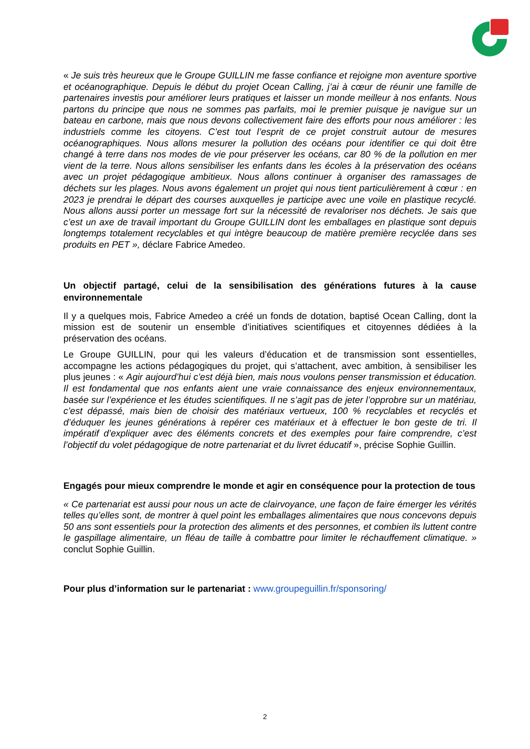« Je suis très heureux que le Groupe GUILLIN me fasse confiance et rejoigne mon aventure sportive et océanographique. Depuis le début du projet Ocean Calling, j’ai à cœur de réunir une famille de partenaires investis pour améliorer leurs pratiques et laisser un monde meilleur à nos enfants. Nous partons du principe que nous ne sommes pas parfaits, moi le premier puisque je navigue sur un bateau en carbone, mais que nous devons collectivement faire des efforts pour nous améliorer : les industriels comme les citoyens. C’est tout l’esprit de ce projet construit autour de mesures océanographiques. Nous allons mesurer la pollution des océans pour identifier ce qui doit être changé à terre dans nos modes de vie pour préserver les océans, car 80 % de la pollution en mer vient de la terre. Nous allons sensibiliser les enfants dans les écoles à la préservation des océans avec un projet pédagogique ambitieux. Nous allons continuer à organiser des ramassages de déchets sur les plages. Nous avons également un projet qui nous tient particulièrement à cœur : en 2023 je prendrai le départ des courses auxquelles je participe avec une voile en plastique recyclé. Nous allons aussi porter un message fort sur la nécessité de revaloriser nos déchets. Je sais que c’est un axe de travail important du Groupe GUILLIN dont les emballages en plastique sont depuis longtemps totalement recyclables et qui intègre beaucoup de matière première recyclée dans ses produits en PET », déclare Fabrice Amedeo.
Un objectif partagé, celui de la sensibilisation des générations futures à la cause environnementale
Il y a quelques mois, Fabrice Amedeo a créé un fonds de dotation, baptisé Ocean Calling, dont la mission est de soutenir un ensemble d’initiatives scientifiques et citoyennes dédiées à la préservation des océans.
Le Groupe GUILLIN, pour qui les valeurs d’éducation et de transmission sont essentielles, accompagne les actions pédagogiques du projet, qui s’attachent, avec ambition, à sensibiliser les plus jeunes : « Agir aujourd’hui c’est déjà bien, mais nous voulons penser transmission et éducation. Il est fondamental que nos enfants aient une vraie connaissance des enjeux environnementaux, basée sur l’expérience et les études scientifiques. Il ne s’agit pas de jeter l’opprobre sur un matériau, c’est dépassé, mais bien de choisir des matériaux vertueux, 100 % recyclables et recyclés et d’éduquer les jeunes générations à repérer ces matériaux et à effectuer le bon geste de tri. Il impératif d’expliquer avec des éléments concrets et des exemples pour faire comprendre, c’est l’objectif du volet pédagogique de notre partenariat et du livret éducatif », précise Sophie Guillin.
Engagés pour mieux comprendre le monde et agir en conséquence pour la protection de tous
« Ce partenariat est aussi pour nous un acte de clairvoyance, une façon de faire émerger les vérités telles qu’elles sont, de montrer à quel point les emballages alimentaires que nous concevons depuis 50 ans sont essentiels pour la protection des aliments et des personnes, et combien ils luttent contre le gaspillage alimentaire, un fléau de taille à combattre pour limiter le réchauffement climatique. » conclut Sophie Guillin.
Pour plus d’information sur le partenariat : www.groupeguillin.fr/sponsoring/
2